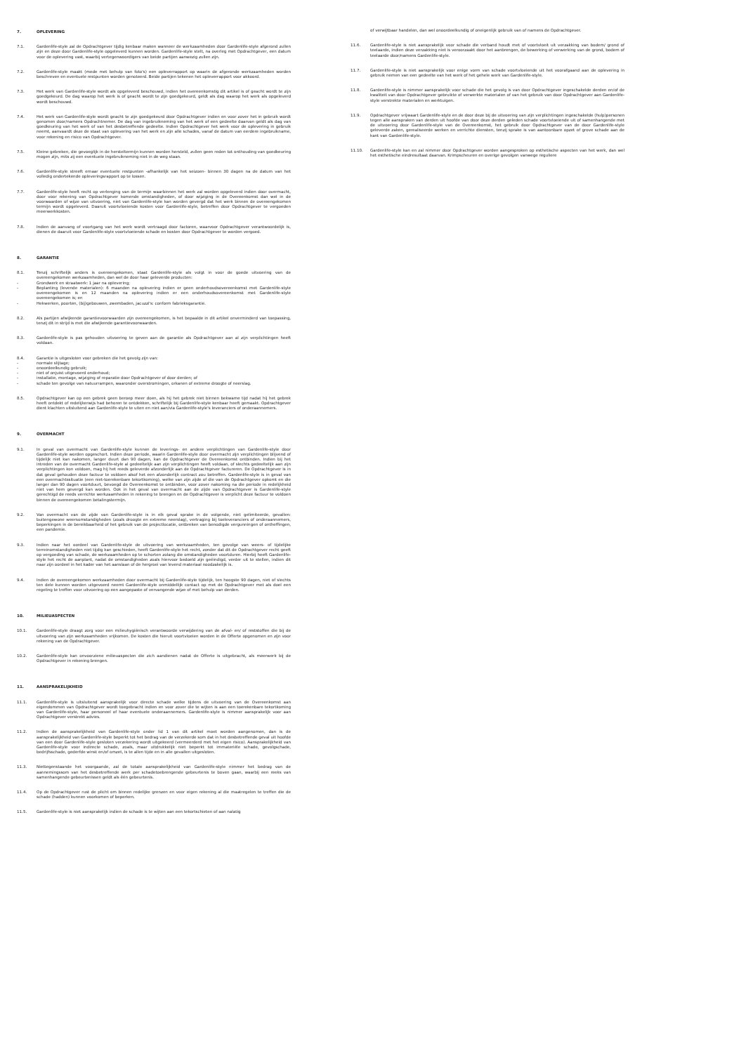7. OPLEVERING
7.1. Gardenlife-style zal de Opdrachtgever tijdig kenbaar maken wanneer de werkzaamheden door Gardenlife-style afgerond zullen zijn en deze door Gardenlife-style opgeleverd kunnen worden. Gardenlife-style stelt, na overleg met Opdrachtgever, een datum voor de oplevering vast, waarbij vertegenwoordigers van beide partijen aanwezig zullen zijn.
7.2. Gardenlife-style maakt (mede met behulp van foto's) een opleverrapport op waarin de afgeronde werkzaamheden worden beschreven en eventuele restpunten worden genoteerd. Beide partijen tekenen het opleverrapport voor akkoord.
7.3. Het werk van Gardenlife-style wordt als opgeleverd beschouwd, indien het overeenkomstig dit artikel is of geacht wordt te zijn goedgekeurd. De dag waarop het werk is of geacht wordt te zijn goedgekeurd, geldt als dag waarop het werk als opgeleverd wordt beschouwd.
7.4. Het werk van Gardenlife-style wordt geacht te zijn goedgekeurd door Opdrachtgever indien en voor zover het in gebruik wordt genomen door/namens Opdrachtnemer. De dag van ingebruikneming van het werk of een gedeelte daarvan geldt als dag van goedkeuring van het werk of van het desbetreffende gedeelte. Indien Opdrachtgever het werk voor de oplevering in gebruik neemt, aanvaardt deze de staat van oplevering van het werk en zijn alle schades, vanaf de datum van eerdere ingebruikname, voor rekening en risico van Opdrachtgever.
7.5. Kleine gebreken, die gevoeglijk in de hersteltermijn kunnen worden hersteld, zullen geen reden tot onthouding van goedkeuring mogen zijn, mits zij een eventuele ingebruikneming niet in de weg staan.
7.6. Gardenlife-style streeft ernaar eventuele restpunten -afhankelijk van het seizoen- binnen 30 dagen na de datum van het volledig ondertekende opleveringsrapport op te lossen.
7.7. Gardenlife-style heeft recht op verlenging van de termijn waarbinnen het werk zal worden opgeleverd indien door overmacht, door voor rekening van Opdrachtgever komende omstandigheden, of door wijziging in de Overeenkomst dan wel in de voorwaarden of wijze van uitvoering, niet van Gardenlife-style kan worden gevergd dat het werk binnen de overeengekomen termijn wordt opgeleverd. Daaruit voortvloeiende kosten voor Gardenlife-style, betreffen door Opdrachtgever te vergoeden meerwerkkosten.
7.8. Indien de aanvang of voortgang van het werk wordt vertraagd door factoren, waarvoor Opdrachtgever verantwoordelijk is, dienen de daaruit voor Gardenlife-style voortvloeiende schade en kosten door Opdrachtgever te worden vergoed.
8. GARANTIE
8.1. Tenzij schriftelijk anders is overeengekomen, staat Gardenlife-style als volgt in voor de goede uitvoering van de overeengekomen werkzaamheden, dan wel de door haar geleverde producten:
- Grondwerk en straatwerk: 1 jaar na oplevering;
- Beplanting (levende materialen): 6 maanden na oplevering indien er geen onderhoudsovereenkomst met Gardenlife-style overeengekomen is en 12 maanden na oplevering indien er een onderhoudsovereenkomst met Gardenlife-style overeengekomen is; en
- Hekwerken, poorten, (bij)gebouwen, zwembaden, jacuzzi's: conform fabrieksgarantie.
8.2. Als partijen afwijkende garantievoorwaarden zijn overeengekomen, is het bepaalde in dit artikel onverminderd van toepassing, tenzij dit in strijd is met die afwijkende garantievoorwaarden.
8.3. Gardenlife-style is pas gehouden uitvoering te geven aan de garantie als Opdrachtgever aan al zijn verplichtingen heeft voldaan.
8.4. Garantie is uitgesloten voor gebreken die het gevolg zijn van:
- normale slijtage;
- onoordeelkundig gebruik;
- niet of onjuist uitgevoerd onderhoud;
- installatie, montage, wijziging of reparatie door Opdrachtgever of door derden; of
- schade ten gevolge van natuurrampen, waaronder overstromingen, orkanen of extreme droogte of neerslag.
8.5. Opdrachtgever kan op een gebrek geen beroep meer doen, als hij het gebrek niet binnen bekwame tijd nadat hij het gebrek heeft ontdekt of redelijkerwijs had behoren te ontdekken, schriftelijk bij Gardenlife-style kenbaar heeft gemaakt. Opdrachtgever dient klachten uitsluitend aan Gardenlife-style te uiten en niet aan/via Gardenlife-style's leveranciers of onderaannemers.
9. OVERMACHT
9.1. In geval van overmacht van Gardenlife-style kunnen de leverings- en andere verplichtingen van Gardenlife-style door Gardenlife-style worden opgeschort. Indien deze periode, waarin Gardenlife-style door overmacht zijn verplichtingen blijvend of tijdelijk niet kan nakomen, langer duurt dan 90 dagen, kan de Opdrachtgever de Overeenkomst ontbinden. Indien bij het intreden van de overmacht Gardenlife-style al gedeeltelijk aan zijn verplichtingen heeft voldaan, of slechts gedeeltelijk aan zijn verplichtingen kon voldoen, mag hij het reeds geleverde afzonderlijk aan de Opdrachtgever factureren. De Opdrachtgever is in dat geval gehouden deze factuur te voldoen alsof het een afzonderlijk contract zou betreffen. Gardenlife-style is in geval van een overmachtssituatie (een niet-toerekenbare tekortkoming), welke van zijn zijde of die van de Opdrachtgever opkomt en die langer dan 90 dagen voortduurt, bevoegd de Overeenkomst te ontbinden, voor zover nakoming na die periode in redelijkheid niet van hem gevergd kan worden. Ook in het geval van overmacht aan de zijde van Opdrachtgever is Gardenlife-style gerechtigd de reeds verrichte werkzaamheden in rekening te brengen en de Opdrachtgever is verplicht deze factuur te voldoen binnen de overeengekomen betalingstermijn.
9.2. Van overmacht van de zijde van Gardenlife-style is in elk geval sprake in de volgende, niet gelimiteerde, gevallen: buitengewone weersomstandigheden (zoals droogte en extreme neerslag), vertraging bij toeleveranciers of onderaannemers, beperkingen in de bereikbaarheid of het gebruik van de projectlocatie, ontbreken van benodigde vergunningen of ontheffingen, een pandemie.
9.3. Indien naar het oordeel van Gardenlife-style de uitvoering van werkzaamheden, ten gevolge van weers- of tijdelijke terreinomstandigheden niet tijdig kan geschieden, heeft Gardenlife-style het recht, zonder dat dit de Opdrachtgever recht geeft op vergoeding van schade, de werkzaamheden op te schorten zolang die omstandigheden voortduren. Hierbij heeft Gardenlife-style het recht de aanplant, nadat de omstandigheden zoals hiervoor bedoeld zijn geëindigd, verder uit te stellen, indien dit naar zijn oordeel in het kader van het aanslaan of de hergroei van levend materiaal noodzakelijk is.
9.4. Indien de overeengekomen werkzaamheden door overmacht bij Gardenlife-style tijdelijk, ten hoogste 90 dagen, niet of slechts ten dele kunnen worden uitgevoerd neemt Gardenlife-style onmiddellijk contact op met de Opdrachtgever met als doel een regeling te treffen voor uitvoering op een aangepaste of vervangende wijze of met behulp van derden.
10. MILIEUASPECTEN
10.1. Gardenlife-style draagt zorg voor een milieuhygiënisch verantwoorde verwijdering van de afval- en/ of reststoffen die bij de uitvoering van zijn werkzaamheden vrijkomen. De kosten die hieruit voortvloeien worden in de Offerte opgenomen en zijn voor rekening van de Opdrachtgever.
10.2. Gardenlife-style kan onvoorziene milieuaspecten die zich aandienen nadat de Offerte is uitgebracht, als meerwerk bij de Opdrachtgever in rekening brengen.
11. AANSPRAKELIJKHEID
11.1. Gardenlife-style is uitsluitend aansprakelijk voor directe schade welke tijdens de uitvoering van de Overeenkomst aan eigendommen van Opdrachtgever wordt toegebracht indien en voor zover die te wijten is aan een toerekenbare tekortkoming van Gardenlife-style, haar personeel of haar eventuele onderaannemers. Gardenlife-style is nimmer aansprakelijk voor aan Opdrachtgever verstrekt advies.
11.2. Indien de aansprakelijkheid van Gardenlife-style onder lid 1 van dit artikel moet worden aangenomen, dan is de aansprakelijkheid van Gardenlife-style beperkt tot het bedrag van de verzekerde som dat in het desbetreffende geval uit hoofde van een door Gardenlife-style gesloten verzekering wordt uitgekeerd (vermeerderd met het eigen risico). Aansprakelijkheid van Gardenlife-style voor indirecte schade, zoals, maar uitdrukkelijk niet beperkt tot immateriële schade, gevolgschade, bedrijfsschade, gederfde winst en/of omzet, is te allen tijde en in alle gevallen uitgesloten.
11.3. Niettegenstaande het voorgaande, zal de totale aansprakelijkheid van Gardenlife-style nimmer het bedrag van de aannemingssom van het desbetreffende werk per schadetoebrengende gebeurtenis te boven gaan, waarbij een reeks van samenhangende gebeurtenissen geldt als één gebeurtenis.
11.4. Op de Opdrachtgever rust de plicht om binnen redelijke grenzen en voor eigen rekening al die maatregelen te treffen die de schade (hadden) kunnen voorkomen of beperken.
11.5. Gardenlife-style is niet aansprakelijk indien de schade is te wijten aan een tekortschieten of aan nalatig
of verwijtbaar handelen, dan wel onoordeelkundig of oneigenlijk gebruik van of namens de Opdrachtgever.
11.6. Gardenlife-style is niet aansprakelijk voor schade die verband houdt met of voortvloeit uit verzakking van bodem/ grond of teelaarde, indien deze verzakking niet is veroorzaakt door het aanbrengen, de bewerking of verwerking van de grond, bodem of teelaarde door/namens Gardenlife-style.
11.7. Gardenlife-style is niet aansprakelijk voor enige vorm van schade voortvloeiende uit het voorafgaand aan de oplevering in gebruik nemen van een gedeelte van het werk of het gehele werk van Gardenlife-style.
11.8. Gardenlife-style is nimmer aansprakelijk voor schade die het gevolg is van door Opdrachtgever ingeschakelde derden en/of de kwaliteit van door Opdrachtgever gebruikte of verwerkte materialen of van het gebruik van door Opdrachtgever aan Gardenlife-style verstrekte materialen en werktuigen.
11.9. Opdrachtgever vrijwaart Gardenlife-style en de door deze bij de uitvoering van zijn verplichtingen ingeschakelde (hulp)personen tegen alle aanspraken van derden uit hoofde van door deze derden geleden schade voortvloeiende uit of samenhangende met de uitvoering door Gardenlife-style van de Overeenkomst, het gebruik door Opdrachtgever van de door Gardenlife-style geleverde zaken, gerealiseerde werken en verrichte diensten, tenzij sprake is van aantoonbare opzet of grove schade aan de kant van Gardenlife-style.
11.10. Gardenlife-style kan en zal nimmer door Opdrachtgever worden aangesproken op esthetische aspecten van het werk, dan wel het esthetische eindresultaat daarvan. Krimpscheuren en overige gevolgen vanwege reguliere